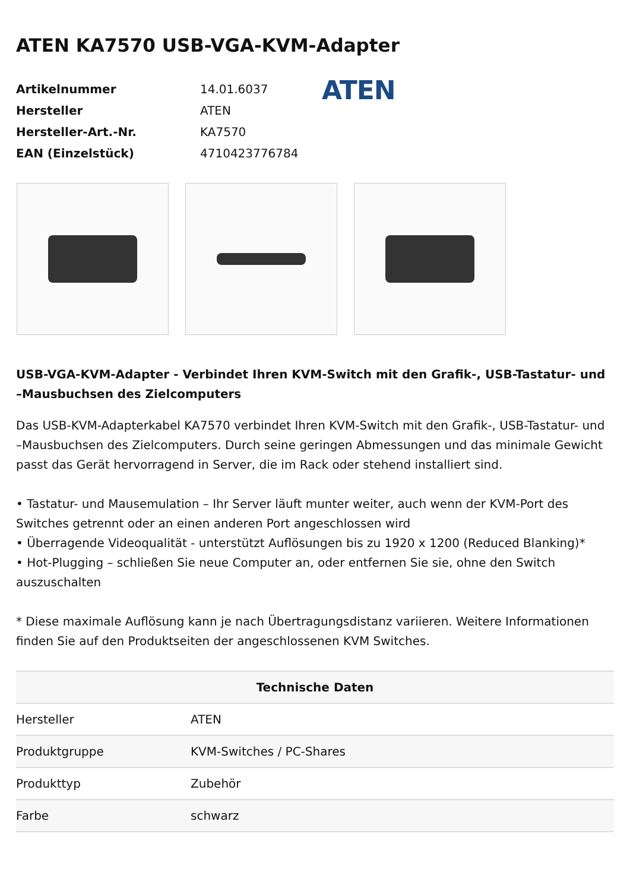ATEN KA7570 USB-VGA-KVM-Adapter
| Artikelnummer | 14.01.6037 |
| Hersteller | ATEN |
| Hersteller-Art.-Nr. | KA7570 |
| EAN (Einzelstück) | 4710423776784 |
ATEN
USB-VGA-KVM-Adapter - Verbindet Ihren KVM-Switch mit den Grafik-, USB-Tastatur- und –Mausbuchsen des Zielcomputers
Das USB-KVM-Adapterkabel KA7570 verbindet Ihren KVM-Switch mit den Grafik-, USB-Tastatur- und –Mausbuchsen des Zielcomputers. Durch seine geringen Abmessungen und das minimale Gewicht passt das Gerät hervorragend in Server, die im Rack oder stehend installiert sind.
• Tastatur- und Mausemulation – Ihr Server läuft munter weiter, auch wenn der KVM-Port des Switches getrennt oder an einen anderen Port angeschlossen wird
• Überragende Videoqualität - unterstützt Auflösungen bis zu 1920 x 1200 (Reduced Blanking)*
• Hot-Plugging – schließen Sie neue Computer an, oder entfernen Sie sie, ohne den Switch auszuschalten
* Diese maximale Auflösung kann je nach Übertragungsdistanz variieren. Weitere Informationen finden Sie auf den Produktseiten der angeschlossenen KVM Switches.
| Technische Daten | |
| --- | --- |
| Hersteller | ATEN |
| Produktgruppe | KVM-Switches / PC-Shares |
| Produkttyp | Zubehör |
| Farbe | schwarz |